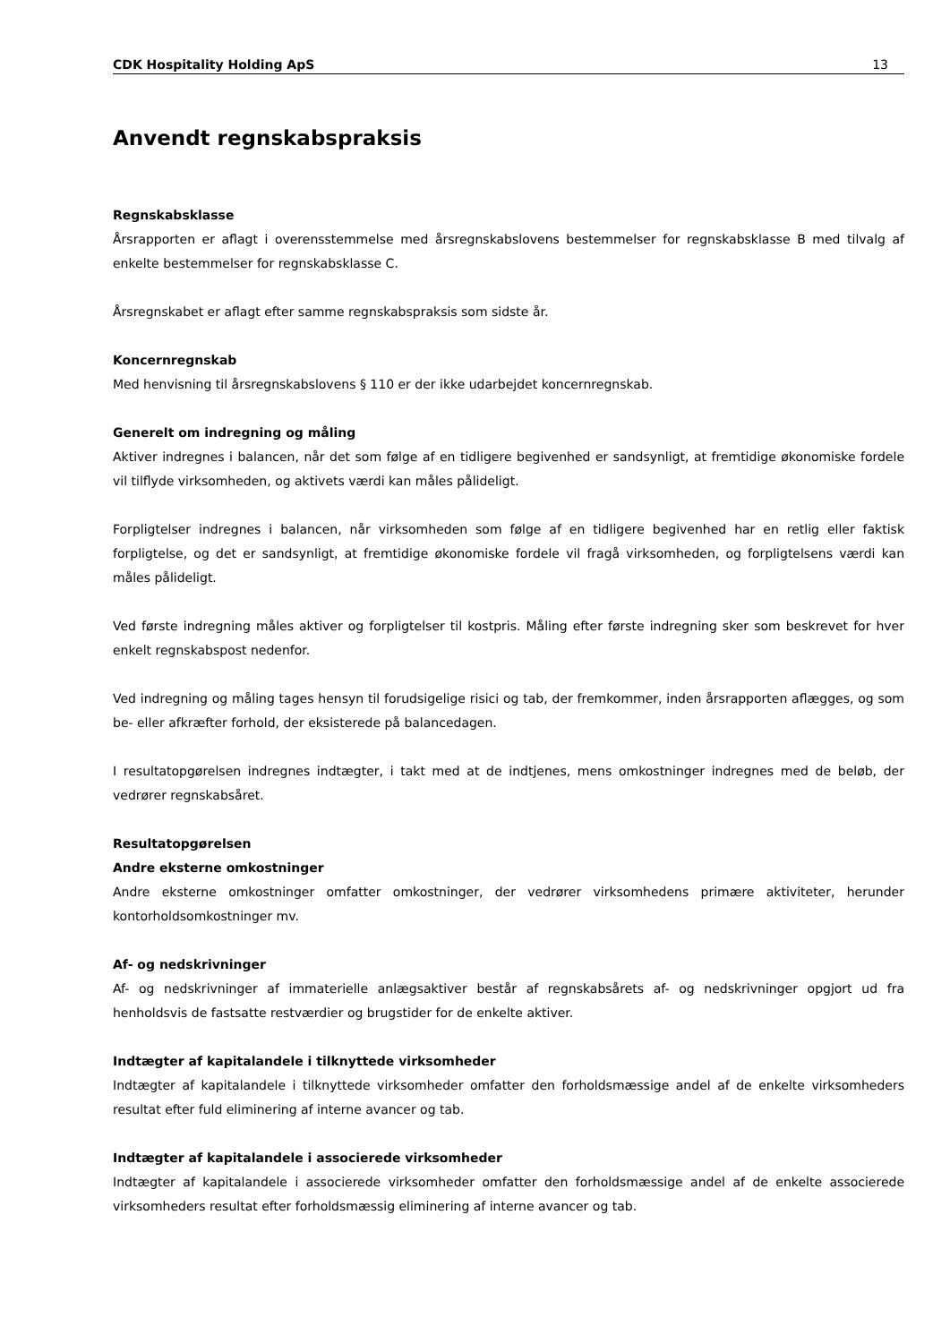CDK Hospitality Holding ApS 13
Anvendt regnskabspraksis
Regnskabsklasse
Årsrapporten er aflagt i overensstemmelse med årsregnskabslovens bestemmelser for regnskabsklasse B med tilvalg af enkelte bestemmelser for regnskabsklasse C.
Årsregnskabet er aflagt efter samme regnskabspraksis som sidste år.
Koncernregnskab
Med henvisning til årsregnskabslovens § 110 er der ikke udarbejdet koncernregnskab.
Generelt om indregning og måling
Aktiver indregnes i balancen, når det som følge af en tidligere begivenhed er sandsynligt, at fremtidige økonomiske fordele vil tilflyde virksomheden, og aktivets værdi kan måles pålideligt.
Forpligtelser indregnes i balancen, når virksomheden som følge af en tidligere begivenhed har en retlig eller faktisk forpligtelse, og det er sandsynligt, at fremtidige økonomiske fordele vil fragå virksomheden, og forpligtelsens værdi kan måles pålideligt.
Ved første indregning måles aktiver og forpligtelser til kostpris. Måling efter første indregning sker som beskrevet for hver enkelt regnskabspost nedenfor.
Ved indregning og måling tages hensyn til forudsigelige risici og tab, der fremkommer, inden årsrapporten aflægges, og som be- eller afkræfter forhold, der eksisterede på balancedagen.
I resultatopgørelsen indregnes indtægter, i takt med at de indtjenes, mens omkostninger indregnes med de beløb, der vedrører regnskabsåret.
Resultatopgørelsen
Andre eksterne omkostninger
Andre eksterne omkostninger omfatter omkostninger, der vedrører virksomhedens primære aktiviteter, herunder kontorholdsomkostninger mv.
Af- og nedskrivninger
Af- og nedskrivninger af immaterielle anlægsaktiver består af regnskabsårets af- og nedskrivninger opgjort ud fra henholdsvis de fastsatte restværdier og brugstider for de enkelte aktiver.
Indtægter af kapitalandele i tilknyttede virksomheder
Indtægter af kapitalandele i tilknyttede virksomheder omfatter den forholdsmæssige andel af de enkelte virksomheders resultat efter fuld eliminering af interne avancer og tab.
Indtægter af kapitalandele i associerede virksomheder
Indtægter af kapitalandele i associerede virksomheder omfatter den forholdsmæssige andel af de enkelte associerede virksomheders resultat efter forholdsmæssig eliminering af interne avancer og tab.